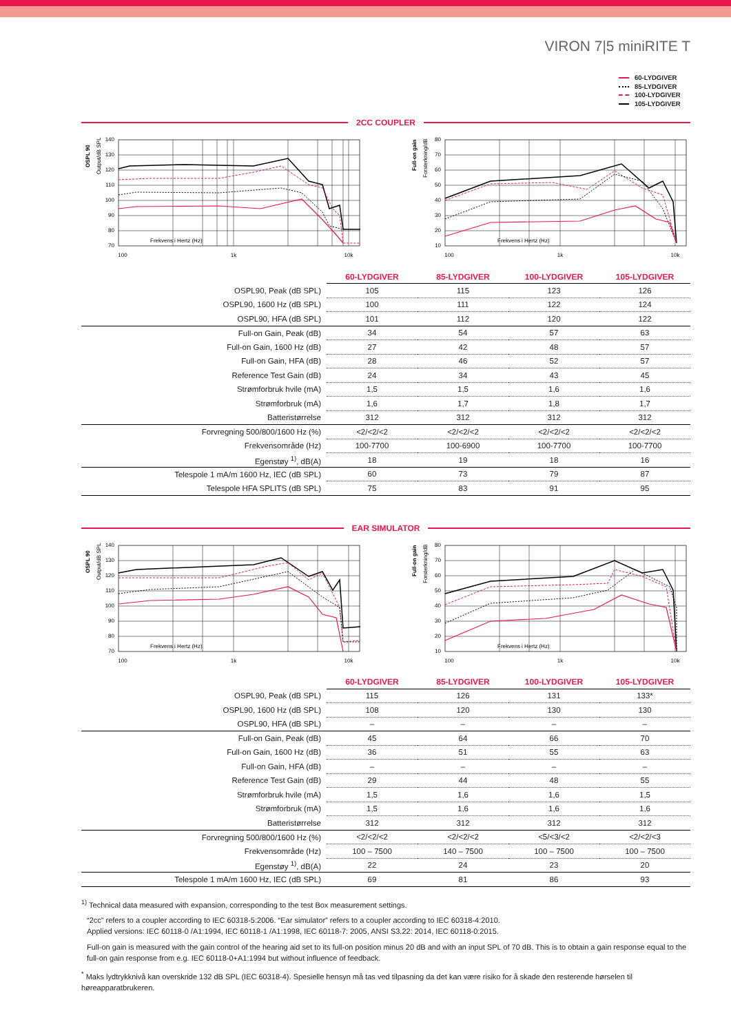VIRON 7|5 miniRITE T
60-LYDGIVER
85-LYDGIVER
100-LYDGIVER
105-LYDGIVER
2CC COUPLER
OSPL 90
Output/dB SPL
140
130
120
110
100
90
80
70
Frekvens i Hertz (Hz)
100
1k
10k
Full-on gain
Forsterkning/dB
80
70
60
50
40
30
20
10
Frekvens i Hertz (Hz)
100
1k
10k
| | 60-LYDGIVER | 85-LYDGIVER | 100-LYDGIVER | 105-LYDGIVER |
| OSPL90, Peak (dB SPL) | 105 | 115 | 123 | 126 |
| OSPL90, 1600 Hz (dB SPL) | 100 | 111 | 122 | 124 |
| OSPL90, HFA (dB SPL) | 101 | 112 | 120 | 122 |
| Full-on Gain, Peak (dB) | 34 | 54 | 57 | 63 |
| Full-on Gain, 1600 Hz (dB) | 27 | 42 | 48 | 57 |
| Full-on Gain, HFA (dB) | 28 | 46 | 52 | 57 |
| Reference Test Gain (dB) | 24 | 34 | 43 | 45 |
| Strømforbruk hvile (mA) | 1,5 | 1,5 | 1,6 | 1,6 |
| Strømforbruk (mA) | 1,6 | 1,7 | 1,8 | 1,7 |
| Batteristørrelse | 312 | 312 | 312 | 312 |
| Forvregning 500/800/1600 Hz (%) | <2/<2/<2 | <2/<2/<2 | <2/<2/<2 | <2/<2/<2 |
| Frekvensområde (Hz) | 100-7700 | 100-6900 | 100-7700 | 100-7700 |
| Egenstøy <sup>1)</sup>, dB(A) | 18 | 19 | 18 | 16 |
| Telespole 1 mA/m 1600 Hz, IEC (dB SPL) | 60 | 73 | 79 | 87 |
| Telespole HFA SPLITS (dB SPL) | 75 | 83 | 91 | 95 |
EAR SIMULATOR
OSPL 90
Output/dB SPL
140
130
120
110
100
90
80
70
Frekvens i Hertz (Hz)
100
1k
10k
Full-on gain
Forsterkning/dB
80
70
60
50
40
30
20
10
Frekvens i Hertz (Hz)
100
1k
10k
| | 60-LYDGIVER | 85-LYDGIVER | 100-LYDGIVER | 105-LYDGIVER |
| OSPL90, Peak (dB SPL) | 115 | 126 | 131 | 133* |
| OSPL90, 1600 Hz (dB SPL) | 108 | 120 | 130 | 130 |
| OSPL90, HFA (dB SPL) | – | – | – | – |
| Full-on Gain, Peak (dB) | 45 | 64 | 66 | 70 |
| Full-on Gain, 1600 Hz (dB) | 36 | 51 | 55 | 63 |
| Full-on Gain, HFA (dB) | – | – | – | – |
| Reference Test Gain (dB) | 29 | 44 | 48 | 55 |
| Strømforbruk hvile (mA) | 1,5 | 1,6 | 1,6 | 1,5 |
| Strømforbruk (mA) | 1,5 | 1,6 | 1,6 | 1,6 |
| Batteristørrelse | 312 | 312 | 312 | 312 |
| Forvregning 500/800/1600 Hz (%) | <2/<2/<2 | <2/<2/<2 | <5/<3/<2 | <2/<2/<3 |
| Frekvensområde (Hz) | 100 – 7500 | 140 – 7500 | 100 – 7500 | 100 – 7500 |
| Egenstøy <sup>1)</sup>, dB(A) | 22 | 24 | 23 | 20 |
| Telespole 1 mA/m 1600 Hz, IEC (dB SPL) | 69 | 81 | 86 | 93 |
<sup>1)</sup> Technical data measured with expansion, corresponding to the test Box measurement settings.
“2cc” refers to a coupler according to IEC 60318-5:2006. “Ear simulator” refers to a coupler according to IEC 60318-4:2010.
Applied versions: IEC 60118-0 /A1:1994, IEC 60118-1 /A1:1998, IEC 60118-7: 2005, ANSI S3.22: 2014, IEC 60118-0:2015.
Full-on gain is measured with the gain control of the hearing aid set to its full-on position minus 20 dB and with an input SPL of 70 dB. This is to obtain a gain response equal to the full-on gain response from e.g. IEC 60118-0+A1:1994 but without influence of feedback.
<sup>*</sup> Maks lydtrykknivå kan overskride 132 dB SPL (IEC 60318-4). Spesielle hensyn må tas ved tilpasning da det kan være risiko for å skade den resterende hørselen til høreapparatbrukeren.